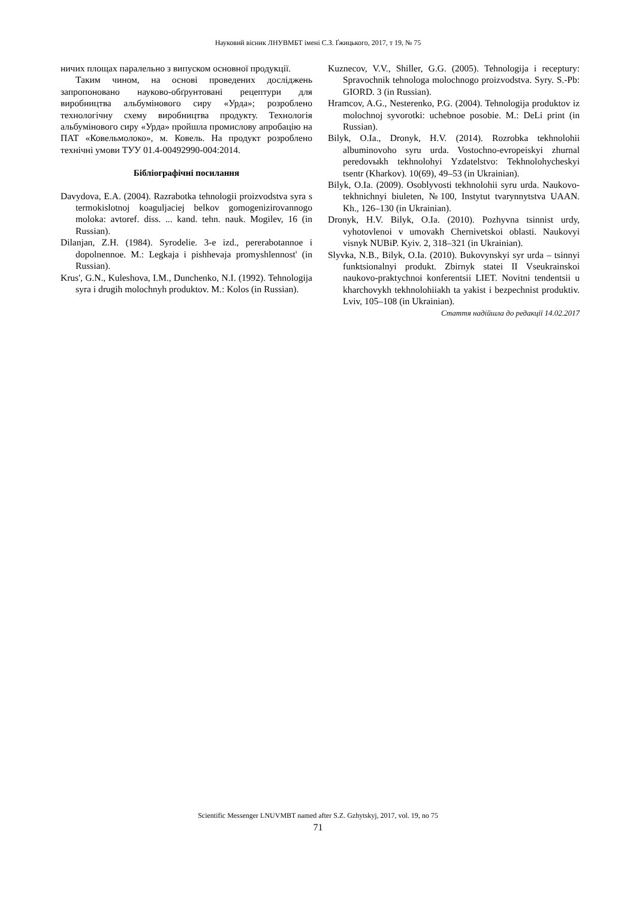Науковий вісник ЛНУВМБТ імені С.З. Ґжицького, 2017, т 19, № 75
ничих площах паралельно з випуском основної продукції.
Таким чином, на основі проведених досліджень запропоновано науково-обґрунтовані рецептури для виробництва альбумінового сиру «Урда»; розроблено технологічну схему виробництва продукту. Технологія альбумінового сиру «Урда» пройшла промислову апробацію на ПАТ «Ковельмолоко», м. Ковель. На продукт розроблено технічні умови ТУУ 01.4-00492990-004:2014.
Бібліографічні посилання
Davydova, E.A. (2004). Razrabotka tehnologii proizvodstva syra s termokislotnoj koaguljaciej belkov gomogenizirovannogo moloka: avtoref. diss. ... kand. tehn. nauk. Mogilev, 16 (in Russian).
Dilanjan, Z.H. (1984). Syrodelie. 3-e izd., pererabotannoe i dopolnennoe. M.: Legkaja i pishhevaja promyshlennost' (in Russian).
Krus', G.N., Kuleshova, I.M., Dunchenko, N.I. (1992). Tehnologija syra i drugih molochnyh produktov. M.: Kolos (in Russian).
Kuznecov, V.V., Shiller, G.G. (2005). Tehnologija i receptury: Spravochnik tehnologa molochnogo proizvodstva. Syry. S.-Pb: GIORD. 3 (in Russian).
Hramcov, A.G., Nesterenko, P.G. (2004). Tehnologija produktov iz molochnoj syvorotki: uchebnoe posobie. M.: DeLi print (in Russian).
Bilyk, O.Ia., Dronyk, H.V. (2014). Rozrobka tekhnolohii albuminovoho syru urda. Vostochno-evropeiskyi zhurnal peredovыkh tekhnolohyi Yzdatelstvo: Tekhnolohycheskyi tsentr (Kharkov). 10(69), 49–53 (in Ukrainian).
Bilyk, O.Ia. (2009). Osoblyvosti tekhnolohii syru urda. Naukovo-tekhnichnyi biuleten, №100, Instytut tvarynnytstva UAAN. Kh., 126–130 (in Ukrainian).
Dronyk, H.V. Bilyk, O.Ia. (2010). Pozhyvna tsinnist urdy, vyhotovlenoi v umovakh Chernivetskoi oblasti. Naukovyi visnyk NUBiP. Kyiv. 2, 318–321 (in Ukrainian).
Slyvka, N.B., Bilyk, O.Ia. (2010). Bukovynskyi syr urda – tsinnyi funktsionalnyi produkt. Zbirnyk statei II Vseukrainskoi naukovo-praktychnoi konferentsii LIET. Novitni tendentsii u kharchovykh tekhnolohiiakh ta yakist i bezpechnist produktiv. Lviv, 105–108 (in Ukrainian).
Стаття надійшла до редакції 14.02.2017
Scientific Messenger LNUVMBT named after S.Z. Gzhytskyj, 2017, vol. 19, no 75
71